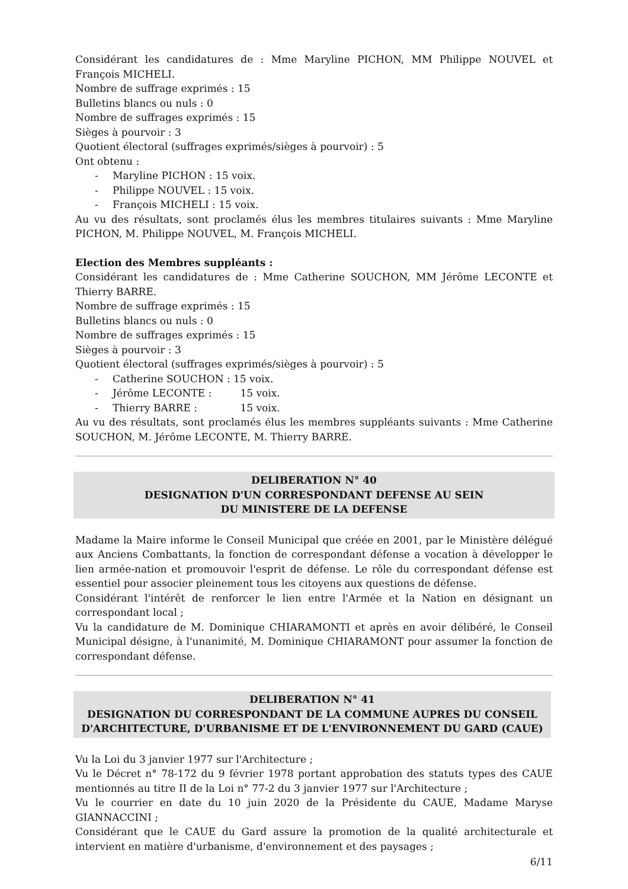Considérant les candidatures de : Mme Maryline PICHON, MM Philippe NOUVEL et François MICHELI.
Nombre de suffrage exprimés : 15
Bulletins blancs ou nuls : 0
Nombre de suffrages exprimés : 15
Sièges à pourvoir : 3
Quotient électoral (suffrages exprimés/sièges à pourvoir) : 5
Ont obtenu :
- Maryline PICHON : 15 voix.
- Philippe NOUVEL : 15 voix.
- François MICHELI : 15 voix.
Au vu des résultats, sont proclamés élus les membres titulaires suivants : Mme Maryline PICHON, M. Philippe NOUVEL, M. François MICHELI.
Election des Membres suppléants :
Considérant les candidatures de : Mme Catherine SOUCHON, MM Jérôme LECONTE et Thierry BARRE.
Nombre de suffrage exprimés : 15
Bulletins blancs ou nuls : 0
Nombre de suffrages exprimés : 15
Sièges à pourvoir : 3
Quotient électoral (suffrages exprimés/sièges à pourvoir) : 5
- Catherine SOUCHON : 15 voix.
- Jérôme LECONTE : 15 voix.
- Thierry BARRE : 15 voix.
Au vu des résultats, sont proclamés élus les membres suppléants suivants : Mme Catherine SOUCHON, M. Jérôme LECONTE, M. Thierry BARRE.
DELIBERATION N° 40
DESIGNATION D'UN CORRESPONDANT DEFENSE AU SEIN
DU MINISTERE DE LA DEFENSE
Madame la Maire informe le Conseil Municipal que créée en 2001, par le Ministère délégué aux Anciens Combattants, la fonction de correspondant défense a vocation à développer le lien armée-nation et promouvoir l'esprit de défense. Le rôle du correspondant défense est essentiel pour associer pleinement tous les citoyens aux questions de défense.
Considérant l'intérêt de renforcer le lien entre l'Armée et la Nation en désignant un correspondant local ;
Vu la candidature de M. Dominique CHIARAMONTI et après en avoir délibéré, le Conseil Municipal désigne, à l'unanimité, M. Dominique CHIARAMONT pour assumer la fonction de correspondant défense.
DELIBERATION N° 41
DESIGNATION DU CORRESPONDANT DE LA COMMUNE AUPRES DU CONSEIL D'ARCHITECTURE, D'URBANISME ET DE L'ENVIRONNEMENT DU GARD (CAUE)
Vu la Loi du 3 janvier 1977 sur l'Architecture ;
Vu le Décret n° 78-172 du 9 février 1978 portant approbation des statuts types des CAUE mentionnés au titre II de la Loi n° 77-2 du 3 janvier 1977 sur l'Architecture ;
Vu le courrier en date du 10 juin 2020 de la Présidente du CAUE, Madame Maryse GIANNACCINI ;
Considérant que le CAUE du Gard assure la promotion de la qualité architecturale et intervient en matière d'urbanisme, d'environnement et des paysages ;
6/11